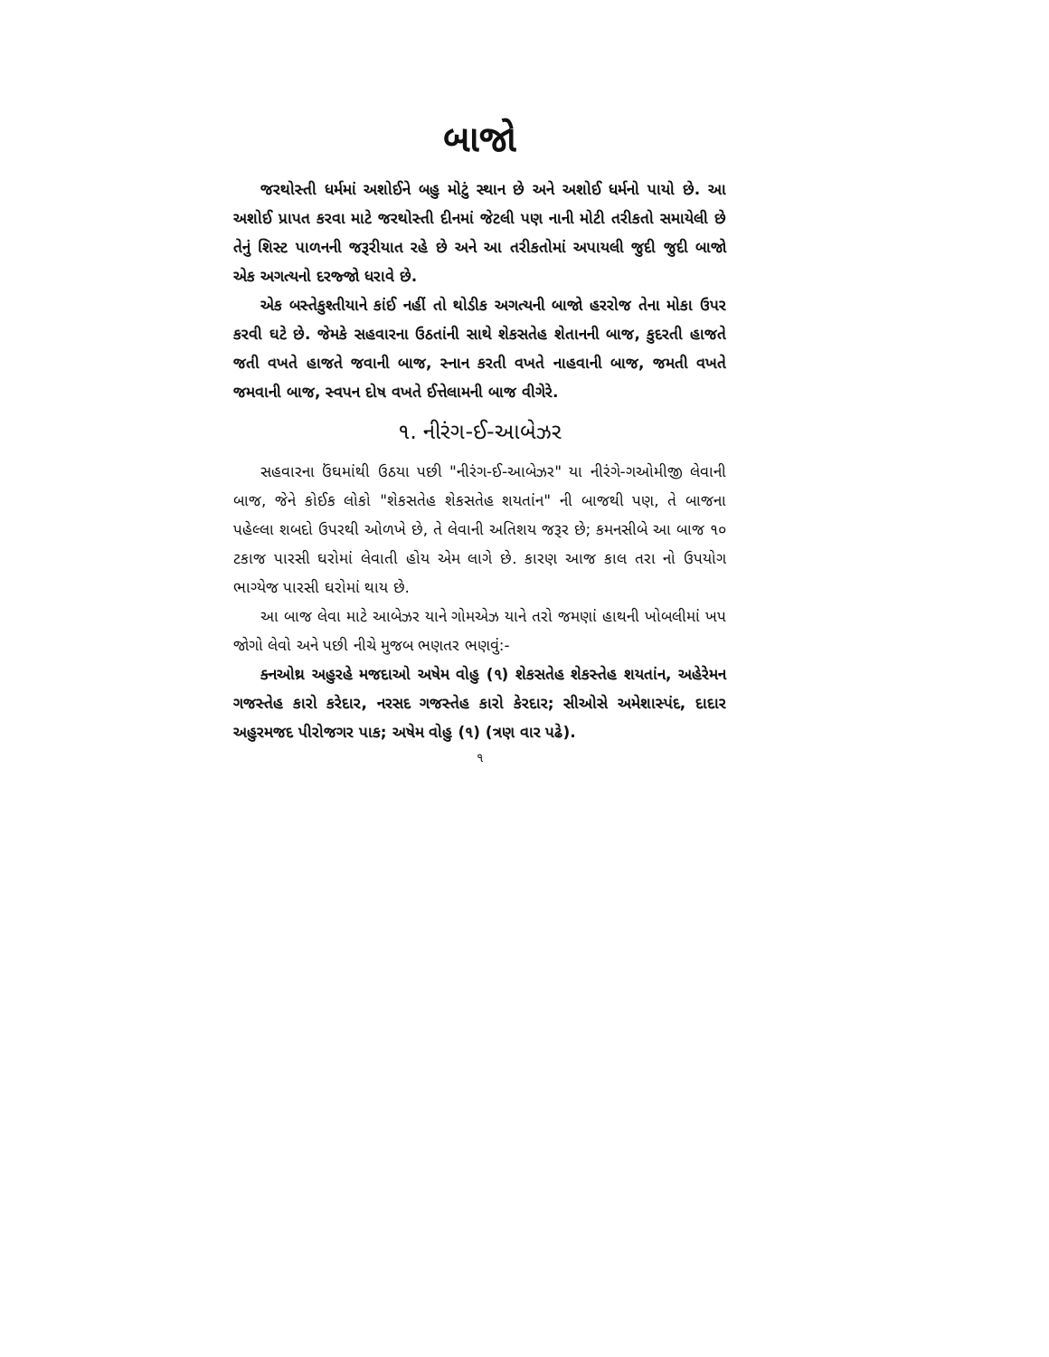બાજો
જરથોસ્તી ધર્મમાં અશોઈને બહુ મોટું સ્થાન છે અને અશોઈ ધર્મનો પાયો છે. આ અશોઈ પ્રાપત કરવા માટે જરથોસ્તી દીનમાં જેટલી પણ નાની મોટી તરીકતો સમાયેલી છે તેનું શિસ્ટ પાળનની જરૂરીયાત રહે છે અને આ તરીકતોમાં અપાયલી જુદી જુદી બાજો એક અગત્યનો દરજ્જો ધરાવે છે.
એક બસ્તેકુશ્તીયાને કાંઈ નહીં તો થોડીક અગત્યની બાજો હરરોજ તેના મોકા ઉપર કરવી ઘટે છે. જેમકે સહવારના ઉઠતાંની સાથે શેકસતેહ શેતાનની બાજ, કુદરતી હાજતે જતી વખતે હાજતે જવાની બાજ, સ્નાન કરતી વખતે નાહવાની બાજ, જમતી વખતે જમવાની બાજ, સ્વપન દોષ વખતે ઈત્તેલામની બાજ વીગેરે.
૧. નીરંગ-ઈ-આબેઝર
સહવારના ઉંઘમાંથી ઉઠયા પછી "નીરંગ-ઈ-આબેઝર" યા નીરંગે-ગઓમીજી લેવાની બાજ, જેને કોઈક લોકો "શેકસતેહ શેકસતેહ શયતાંન" ની બાજથી પણ, તે બાજના પહેલ્લા શબદો ઉપરથી ઓળખે છે, તે લેવાની અતિશય જરૂર છે; કમનસીબે આ બાજ ૧૦ ટકાજ પારસી ઘરોમાં લેવાતી હોય એમ લાગે છે. કારણ આજ કાલ તરા નો ઉપયોગ ભાગ્યેજ પારસી ઘરોમાં થાય છે.
આ બાજ લેવા માટે આબેઝર યાને ગોમએઝ યાને તરો જમણાં હાથની ખોબલીમાં ખપ જોગો લેવો અને પછી નીચે મુજબ ભણતર ભણવું:-
ક્નઓથ્ર અહુરહે મજદાઓ અષેમ વોહુ (૧) શેકસતેહ શેકસ્તેહ શયતાંન, અહેરેમન ગજસ્તેહ કારો કરેદાર, નરસદ ગજસ્તેહ કારો કેરદાર; સીઓસે અમેશાસ્પંદ, દાદાર અહુરમજદ પીરોજગર પાક; અષેમ વોહુ (૧) (ત્રણ વાર પઢે).
૧